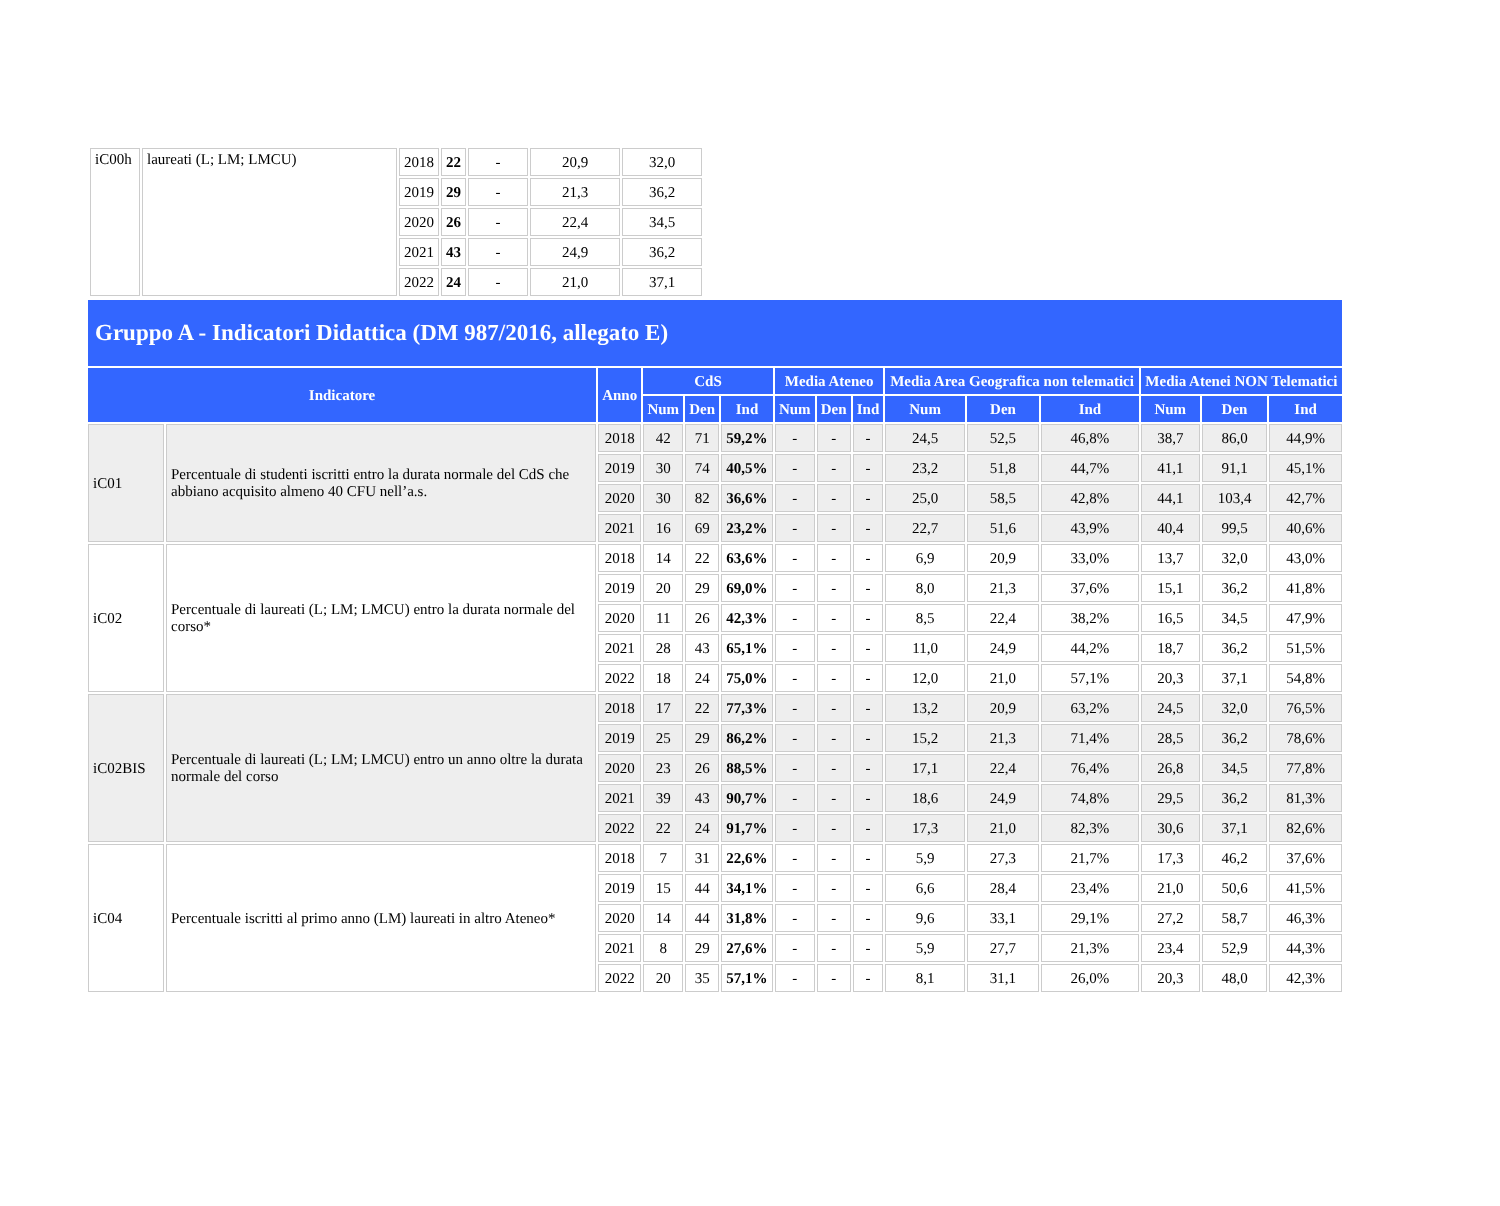| iC00h | laureati (L; LM; LMCU) | 2018 | 22 | - | 20,9 | 32,0 |
| | | 2019 | 29 | - | 21,3 | 36,2 |
| | | 2020 | 26 | - | 22,4 | 34,5 |
| | | 2021 | 43 | - | 24,9 | 36,2 |
| | | 2022 | 24 | - | 21,0 | 37,1 |
Gruppo A - Indicatori Didattica (DM 987/2016, allegato E)
| Indicatore | | Anno | CdS | | | Media Ateneo | | | Media Area Geografica non telematici | | | Media Atenei NON Telematici | | |
| --- | --- | --- | --- | --- | --- | --- | --- | --- | --- | --- | --- | --- | --- | --- |
| | | | Num | Den | Ind | Num | Den | Ind | Num | Den | Ind | Num | Den | Ind |
| iC01 | Percentuale di studenti iscritti entro la durata normale del CdS che abbiano acquisito almeno 40 CFU nell’a.s. | 2018 | 42 | 71 | 59,2% | - | - | - | 24,5 | 52,5 | 46,8% | 38,7 | 86,0 | 44,9% |
| | | 2019 | 30 | 74 | 40,5% | - | - | - | 23,2 | 51,8 | 44,7% | 41,1 | 91,1 | 45,1% |
| | | 2020 | 30 | 82 | 36,6% | - | - | - | 25,0 | 58,5 | 42,8% | 44,1 | 103,4 | 42,7% |
| | | 2021 | 16 | 69 | 23,2% | - | - | - | 22,7 | 51,6 | 43,9% | 40,4 | 99,5 | 40,6% |
| iC02 | Percentuale di laureati (L; LM; LMCU) entro la durata normale del corso* | 2018 | 14 | 22 | 63,6% | - | - | - | 6,9 | 20,9 | 33,0% | 13,7 | 32,0 | 43,0% |
| | | 2019 | 20 | 29 | 69,0% | - | - | - | 8,0 | 21,3 | 37,6% | 15,1 | 36,2 | 41,8% |
| | | 2020 | 11 | 26 | 42,3% | - | - | - | 8,5 | 22,4 | 38,2% | 16,5 | 34,5 | 47,9% |
| | | 2021 | 28 | 43 | 65,1% | - | - | - | 11,0 | 24,9 | 44,2% | 18,7 | 36,2 | 51,5% |
| | | 2022 | 18 | 24 | 75,0% | - | - | - | 12,0 | 21,0 | 57,1% | 20,3 | 37,1 | 54,8% |
| iC02BIS | Percentuale di laureati (L; LM; LMCU) entro un anno oltre la durata normale del corso | 2018 | 17 | 22 | 77,3% | - | - | - | 13,2 | 20,9 | 63,2% | 24,5 | 32,0 | 76,5% |
| | | 2019 | 25 | 29 | 86,2% | - | - | - | 15,2 | 21,3 | 71,4% | 28,5 | 36,2 | 78,6% |
| | | 2020 | 23 | 26 | 88,5% | - | - | - | 17,1 | 22,4 | 76,4% | 26,8 | 34,5 | 77,8% |
| | | 2021 | 39 | 43 | 90,7% | - | - | - | 18,6 | 24,9 | 74,8% | 29,5 | 36,2 | 81,3% |
| | | 2022 | 22 | 24 | 91,7% | - | - | - | 17,3 | 21,0 | 82,3% | 30,6 | 37,1 | 82,6% |
| iC04 | Percentuale iscritti al primo anno (LM) laureati in altro Ateneo* | 2018 | 7 | 31 | 22,6% | - | - | - | 5,9 | 27,3 | 21,7% | 17,3 | 46,2 | 37,6% |
| | | 2019 | 15 | 44 | 34,1% | - | - | - | 6,6 | 28,4 | 23,4% | 21,0 | 50,6 | 41,5% |
| | | 2020 | 14 | 44 | 31,8% | - | - | - | 9,6 | 33,1 | 29,1% | 27,2 | 58,7 | 46,3% |
| | | 2021 | 8 | 29 | 27,6% | - | - | - | 5,9 | 27,7 | 21,3% | 23,4 | 52,9 | 44,3% |
| | | 2022 | 20 | 35 | 57,1% | - | - | - | 8,1 | 31,1 | 26,0% | 20,3 | 48,0 | 42,3% |